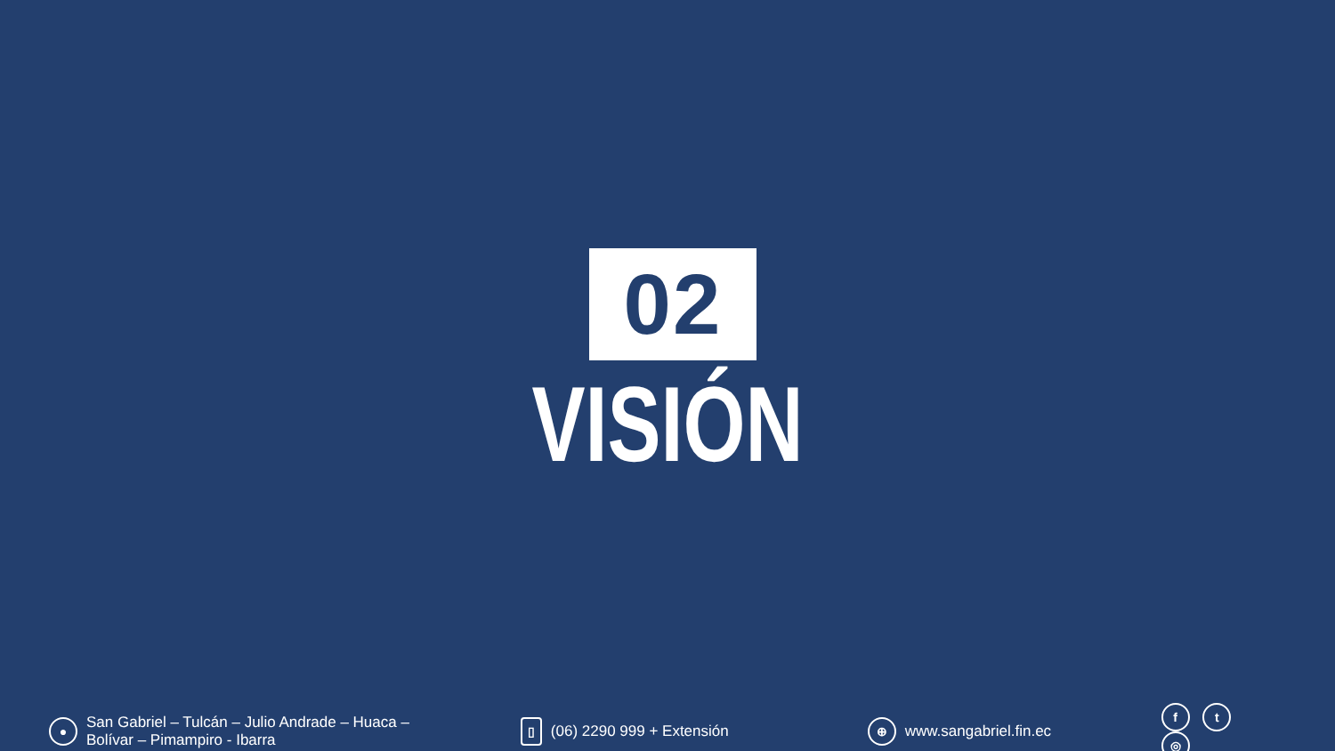02
VISIÓN
● San Gabriel – Tulcán – Julio Andrade – Huaca –
Bolívar – Pimampiro - Ibarra
▯ (06) 2290 999 + Extensión
⊕ www.sangabriel.fin.ec
f t ◎